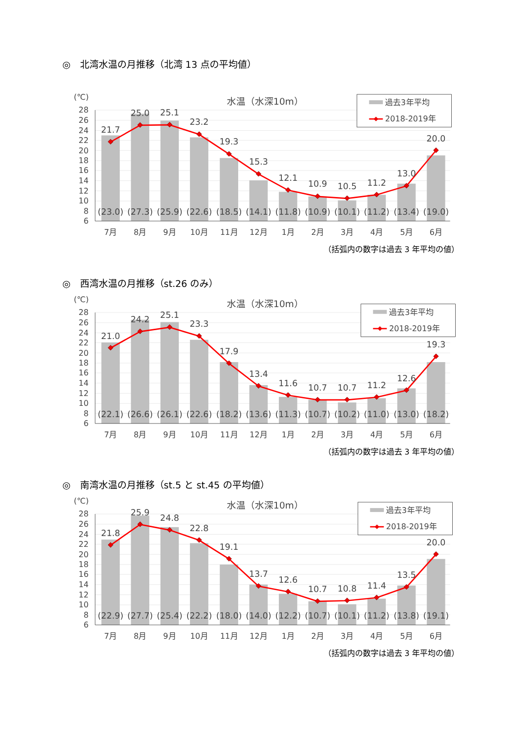◎　北湾水温の月推移（北湾 13 点の平均値）
(℃)
水温（水深10m）
28
26
24
22
20
18
16
14
12
10
8
6
21.7
25.0
25.1
23.2
19.3
15.3
12.1
10.9
10.5
11.2
13.0
20.0
(23.0)
(27.3)
(25.9)
(22.6)
(18.5)
(14.1)
(11.8)
(10.9)
(10.1)
(11.2)
(13.4)
(19.0)
7月
8月
9月
10月
11月
12月
1月
2月
3月
4月
5月
6月
過去3年平均
2018-2019年
（括弧内の数字は過去 3 年平均の値）
◎　西湾水温の月推移（st.26 のみ）
(℃)
水温（水深10m）
28
26
24
22
20
18
16
14
12
10
8
6
21.0
24.2
25.1
23.3
17.9
13.4
11.6
10.7
10.7
11.2
12.6
19.3
(22.1)
(26.6)
(26.1)
(22.6)
(18.2)
(13.6)
(11.3)
(10.7)
(10.2)
(11.0)
(13.0)
(18.2)
7月
8月
9月
10月
11月
12月
1月
2月
3月
4月
5月
6月
過去3年平均
2018-2019年
（括弧内の数字は過去 3 年平均の値）
◎　南湾水温の月推移（st.5 と st.45 の平均値）
(℃)
水温（水深10m）
28
26
24
22
20
18
16
14
12
10
8
6
21.8
25.9
24.8
22.8
19.1
13.7
12.6
10.7
10.8
11.4
13.5
20.0
(22.9)
(27.7)
(25.4)
(22.2)
(18.0)
(14.0)
(12.2)
(10.7)
(10.1)
(11.2)
(13.8)
(19.1)
7月
8月
9月
10月
11月
12月
1月
2月
3月
4月
5月
6月
過去3年平均
2018-2019年
（括弧内の数字は過去 3 年平均の値）